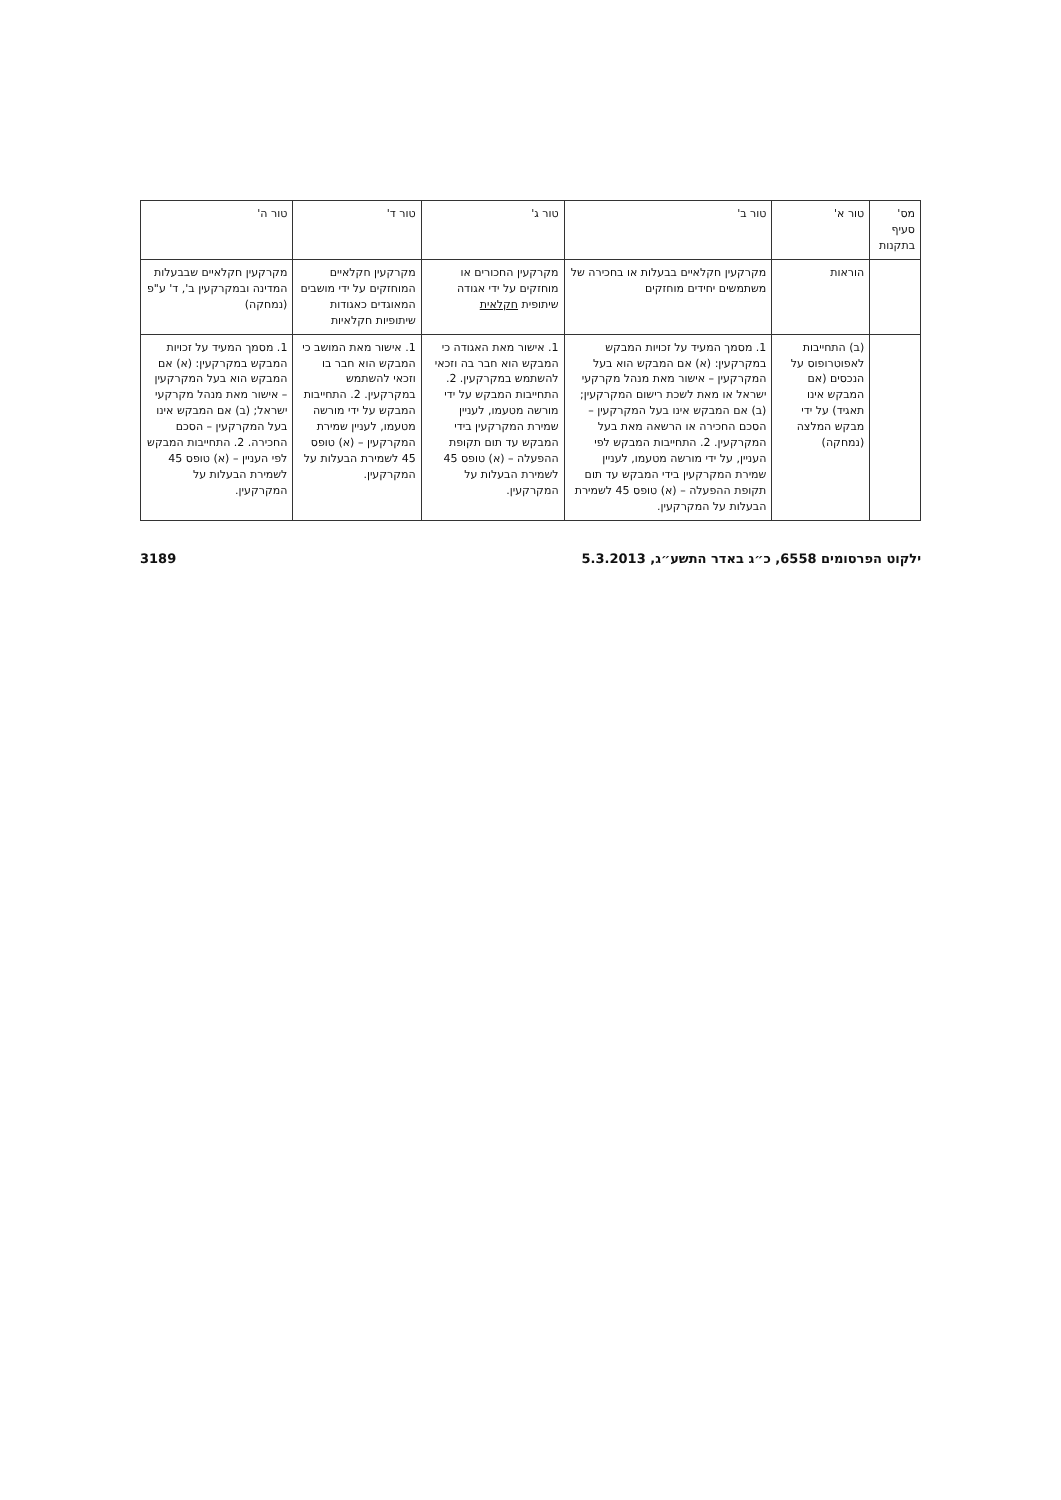| מס' סעיף בתקנות | טור א' | טור ב' | טור ג' | טור ד' | טור ה' |
| --- | --- | --- | --- | --- | --- |
| | הוראות | מקרקעין חקלאיים בבעלות או בחכירה של משתמשים יחידים מוחזקים | מקרקעין החכורים או מוחזקים על ידי אגודה שיתופית חקלאית | מקרקעין חקלאיים המוחזקים על ידי מושבים המאוגדים כאגודות שיתופיות חקלאיות | מקרקעין חקלאיים שבבעלות המדינה ובמקרקעין ב', ד' ע"פ (נמחקה) |
| | (ב) התחייבות לאפוטרופוס על הנכסים (אם המבקש אינו תאגיד) על ידי מבקש המלצה (נמחקה) | 1. מסמך המעיד על זכויות המבקש במקרקעין: (א) אם המבקש הוא בעל המקרקעין – אישור מאת מנהל מקרקעי ישראל או מאת לשכת רישום המקרקעין; (ב) אם המבקש אינו בעל המקרקעין – הסכם החכירה או הרשאה מאת בעל המקרקעין. 2. התחייבות המבקש לפי העניין, על ידי מורשה מטעמו, לעניין שמירת המקרקעין בידי המבקש עד תום תקופת ההפעלה – (א) טופס 45 לשמירת הבעלות על המקרקעין. | 1. אישור מאת האגודה כי המבקש הוא חבר בה וזכאי להשתמש במקרקעין. 2. התחייבות המבקש על ידי מורשה מטעמו, לעניין שמירת המקרקעין בידי המבקש עד תום תקופת ההפעלה – (א) טופס 45 לשמירת הבעלות על המקרקעין. | 1. אישור מאת המושב כי המבקש הוא חבר בו וזכאי להשתמש במקרקעין. 2. התחייבות המבקש על ידי מורשה מטעמו, לעניין שמירת המקרקעין – (א) טופס 45 לשמירת הבעלות על המקרקעין. | 1. מסמך המעיד על זכויות המבקש במקרקעין: (א) אם המבקש הוא בעל המקרקעין – אישור מאת מנהל מקרקעי ישראל; (ב) אם המבקש אינו בעל המקרקעין – הסכם החכירה. 2. התחייבות המבקש לפי העניין – (א) טופס 45 לשמירת הבעלות על המקרקעין. |
ילקוט הפרסומים 6558, כ״ג באדר התשע״ג, 5.3.2013 3189